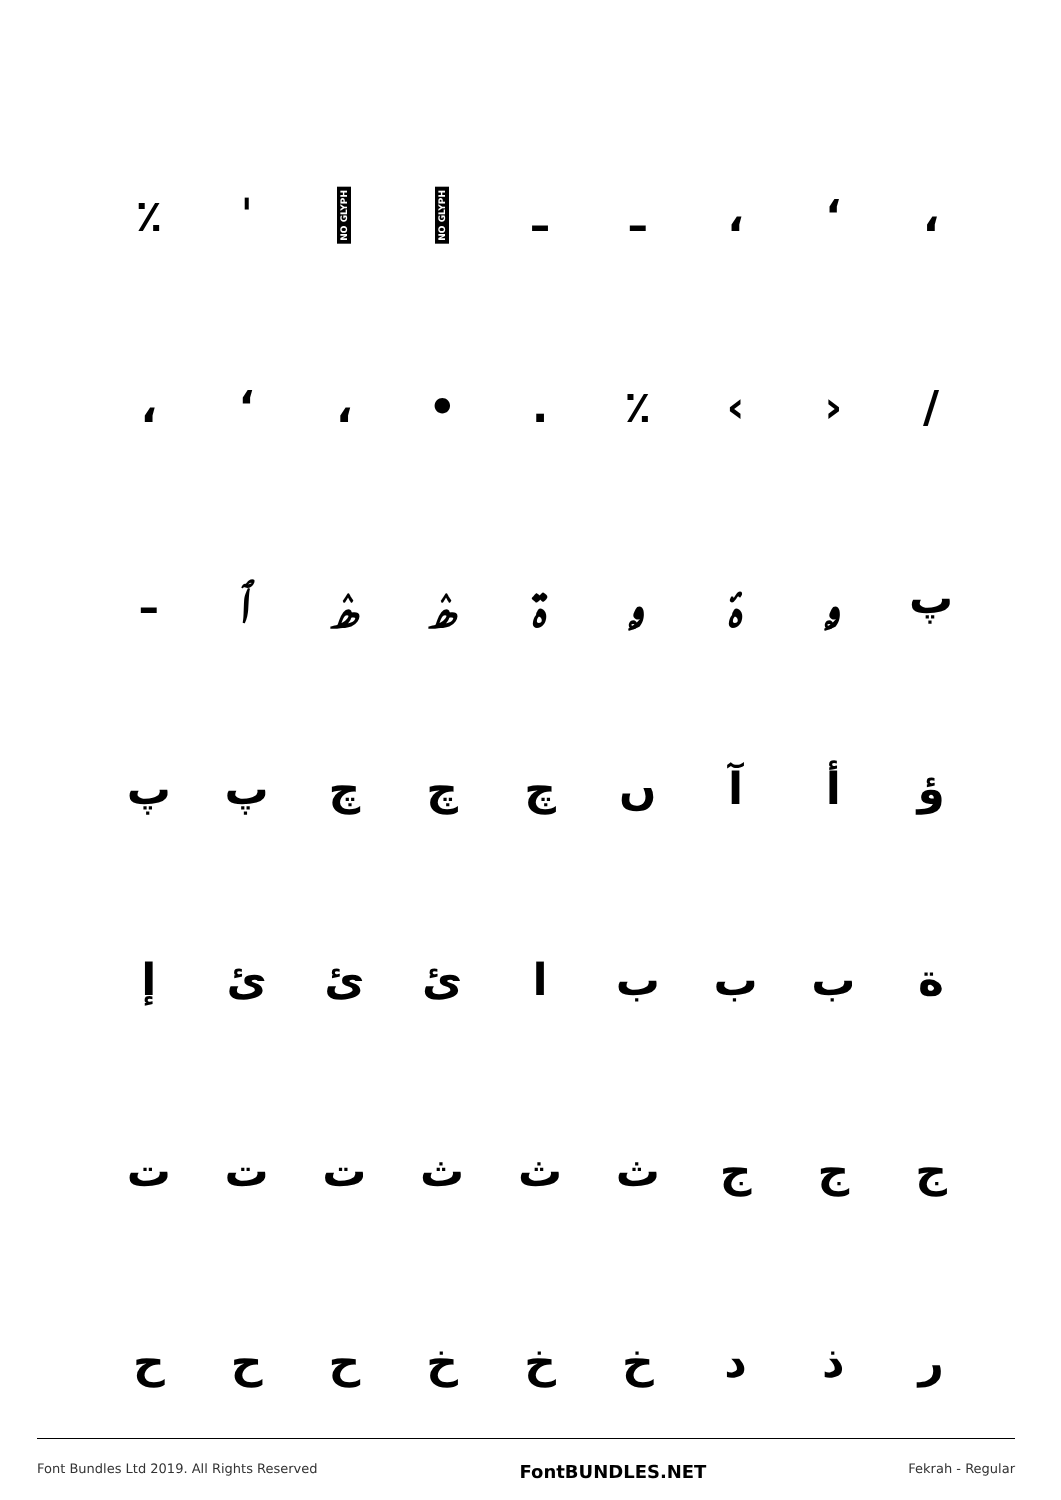٪
ˈ
NO GLYPH
NO GLYPH
ـ
ـ
،
ʻ
،
،
ʻ
،
•
.
٪
‹
›
/
ـ
ٱ
ۿ
ۿ
ۃ
ۄ
ۂ
ۄ
پ
پ
پ
چ
چ
چ
ں
آ
أ
ؤ
إ
ئ
ئ
ئ
ا
ب
ب
ب
ة
ت
ت
ت
ث
ث
ث
ج
ج
ج
ح
ح
ح
خ
خ
خ
د
ذ
ر
Font Bundles Ltd 2019. All Rights Reserved FontBUNDLES.NET Fekrah - Regular